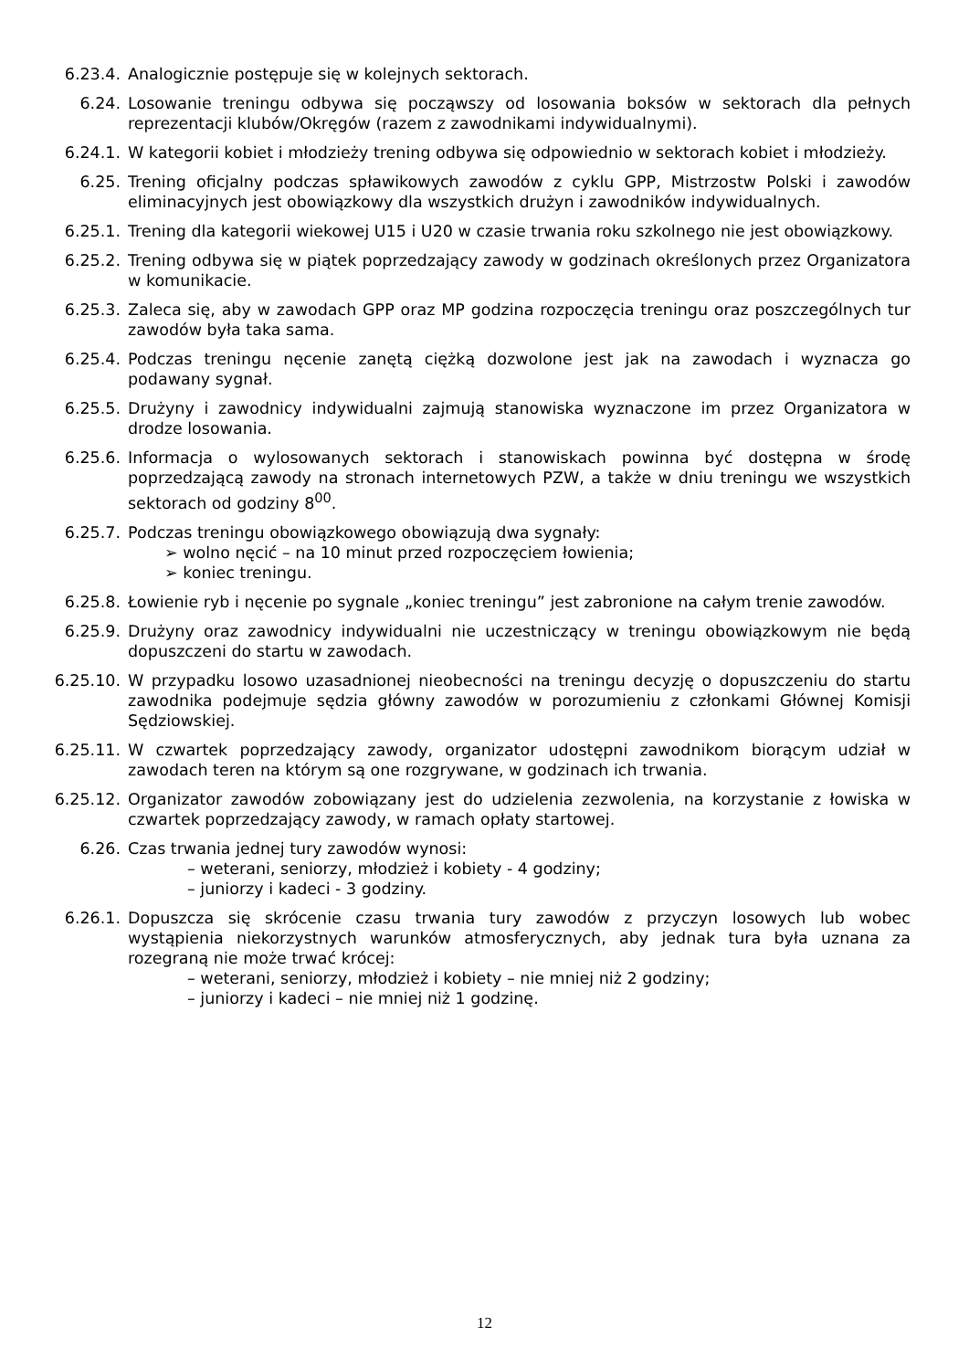6.23.4. Analogicznie postępuje się w kolejnych sektorach.
6.24. Losowanie treningu odbywa się począwszy od losowania boksów w sektorach dla pełnych reprezentacji klubów/Okręgów (razem z zawodnikami indywidualnymi).
6.24.1. W kategorii kobiet i młodzieży trening odbywa się odpowiednio w sektorach kobiet i młodzieży.
6.25. Trening oficjalny podczas spławikowych zawodów z cyklu GPP, Mistrzostw Polski i zawodów eliminacyjnych jest obowiązkowy dla wszystkich drużyn i zawodników indywidualnych.
6.25.1. Trening dla kategorii wiekowej U15 i U20 w czasie trwania roku szkolnego nie jest obowiązkowy.
6.25.2. Trening odbywa się w piątek poprzedzający zawody w godzinach określonych przez Organizatora w komunikacie.
6.25.3. Zaleca się, aby w zawodach GPP oraz MP godzina rozpoczęcia treningu oraz poszczególnych tur zawodów była taka sama.
6.25.4. Podczas treningu nęcenie zanętą ciężką dozwolone jest jak na zawodach i wyznacza go podawany sygnał.
6.25.5. Drużyny i zawodnicy indywidualni zajmują stanowiska wyznaczone im przez Organizatora w drodze losowania.
6.25.6. Informacja o wylosowanych sektorach i stanowiskach powinna być dostępna w środę poprzedzającą zawody na stronach internetowych PZW, a także w dniu treningu we wszystkich sektorach od godziny 8<sup>00</sup>.
6.25.7. Podczas treningu obowiązkowego obowiązują dwa sygnały:
➢ wolno nęcić – na 10 minut przed rozpoczęciem łowienia;
➢ koniec treningu.
6.25.8. Łowienie ryb i nęcenie po sygnale „koniec treningu” jest zabronione na całym trenie zawodów.
6.25.9. Drużyny oraz zawodnicy indywidualni nie uczestniczący w treningu obowiązkowym nie będą dopuszczeni do startu w zawodach.
6.25.10.
W przypadku losowo uzasadnionej nieobecności na treningu decyzję o dopuszczeniu do startu zawodnika podejmuje sędzia główny zawodów w porozumieniu z członkami Głównej Komisji Sędziowskiej.
6.25.11.
W czwartek poprzedzający zawody, organizator udostępni zawodnikom biorącym udział w zawodach teren na którym są one rozgrywane, w godzinach ich trwania.
6.25.12.
Organizator zawodów zobowiązany jest do udzielenia zezwolenia, na korzystanie z łowiska w czwartek poprzedzający zawody, w ramach opłaty startowej.
6.26. Czas trwania jednej tury zawodów wynosi:
– weterani, seniorzy, młodzież i kobiety - 4 godziny;
– juniorzy i kadeci - 3 godziny.
6.26.1. Dopuszcza się skrócenie czasu trwania tury zawodów z przyczyn losowych lub wobec wystąpienia niekorzystnych warunków atmosferycznych, aby jednak tura była uznana za rozegraną nie może trwać krócej:
– weterani, seniorzy, młodzież i kobiety – nie mniej niż 2 godziny;
– juniorzy i kadeci – nie mniej niż 1 godzinę.
12